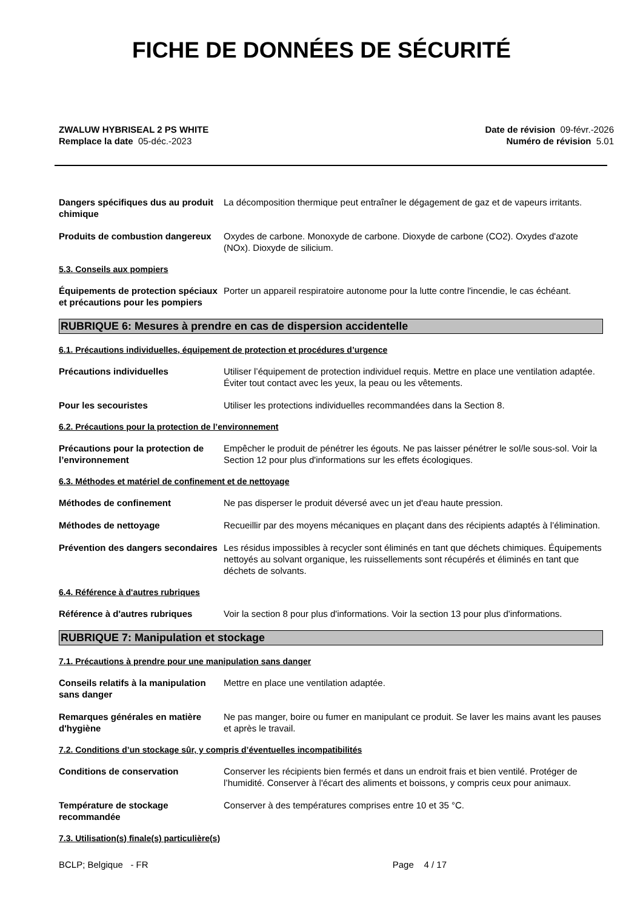FICHE DE DONNÉES DE SÉCURITÉ
ZWALUW HYBRISEAL 2 PS WHITE
Remplace la date 05-déc.-2023
Date de révision 09-févr.-2026
Numéro de révision 5.01
Dangers spécifiques dus au produit chimique
La décomposition thermique peut entraîner le dégagement de gaz et de vapeurs irritants.
Produits de combustion dangereux
Oxydes de carbone. Monoxyde de carbone. Dioxyde de carbone (CO2). Oxydes d'azote (NOx). Dioxyde de silicium.
5.3. Conseils aux pompiers
Équipements de protection spéciaux et précautions pour les pompiers
Porter un appareil respiratoire autonome pour la lutte contre l'incendie, le cas échéant.
RUBRIQUE 6: Mesures à prendre en cas de dispersion accidentelle
6.1. Précautions individuelles, équipement de protection et procédures d’urgence
Précautions individuelles Utiliser l’équipement de protection individuel requis. Mettre en place une ventilation adaptée. Éviter tout contact avec les yeux, la peau ou les vêtements.
Pour les secouristes Utiliser les protections individuelles recommandées dans la Section 8.
6.2. Précautions pour la protection de l’environnement
Précautions pour la protection de l’environnement
Empêcher le produit de pénétrer les égouts. Ne pas laisser pénétrer le sol/le sous-sol. Voir la Section 12 pour plus d'informations sur les effets écologiques.
6.3. Méthodes et matériel de confinement et de nettoyage
Méthodes de confinement Ne pas disperser le produit déversé avec un jet d'eau haute pression.
Méthodes de nettoyage Recueillir par des moyens mécaniques en plaçant dans des récipients adaptés à l’élimination.
Prévention des dangers secondaires
Les résidus impossibles à recycler sont éliminés en tant que déchets chimiques. Équipements nettoyés au solvant organique, les ruissellements sont récupérés et éliminés en tant que déchets de solvants.
6.4. Référence à d'autres rubriques
Référence à d'autres rubriques Voir la section 8 pour plus d'informations. Voir la section 13 pour plus d'informations.
RUBRIQUE 7: Manipulation et stockage
7.1. Précautions à prendre pour une manipulation sans danger
Conseils relatifs à la manipulation sans danger
Mettre en place une ventilation adaptée.
Remarques générales en matière d'hygiène
Ne pas manger, boire ou fumer en manipulant ce produit. Se laver les mains avant les pauses et après le travail.
7.2. Conditions d’un stockage sûr, y compris d’éventuelles incompatibilités
Conditions de conservation Conserver les récipients bien fermés et dans un endroit frais et bien ventilé. Protéger de l’humidité. Conserver à l'écart des aliments et boissons, y compris ceux pour animaux.
Température de stockage recommandée
Conserver à des températures comprises entre 10 et 35 °C.
7.3. Utilisation(s) finale(s) particulière(s)
BCLP; Belgique - FR Page 4 / 17